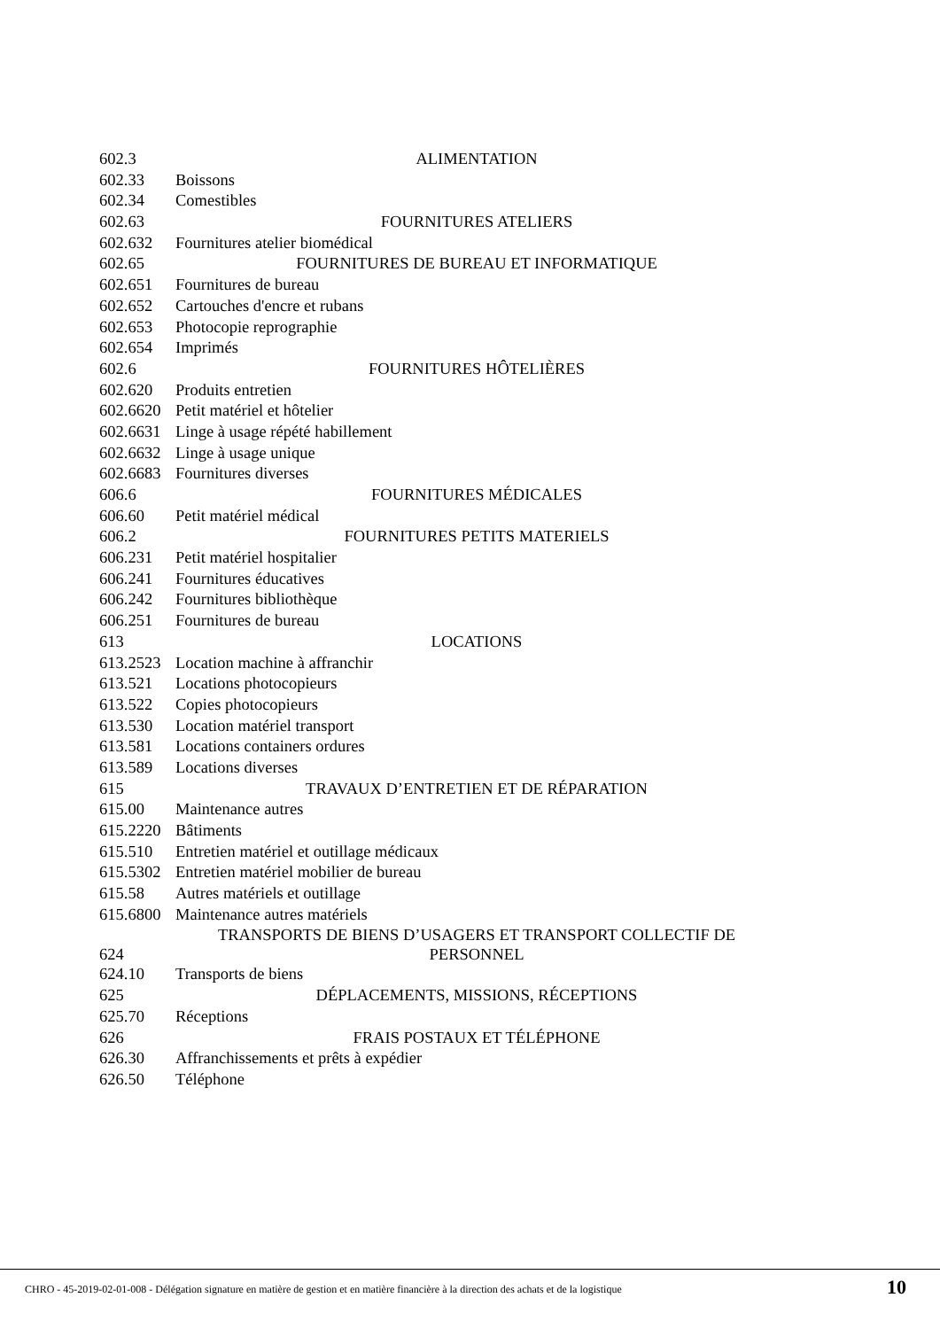| 602.3 | ALIMENTATION |
| 602.33 | Boissons |
| 602.34 | Comestibles |
| 602.63 | FOURNITURES ATELIERS |
| 602.632 | Fournitures atelier biomédical |
| 602.65 | FOURNITURES DE BUREAU ET INFORMATIQUE |
| 602.651 | Fournitures de bureau |
| 602.652 | Cartouches d'encre et rubans |
| 602.653 | Photocopie reprographie |
| 602.654 | Imprimés |
| 602.6 | FOURNITURES HÔTELIÈRES |
| 602.620 | Produits entretien |
| 602.6620 | Petit matériel et hôtelier |
| 602.6631 | Linge à usage répété habillement |
| 602.6632 | Linge à usage unique |
| 602.6683 | Fournitures diverses |
| 606.6 | FOURNITURES MÉDICALES |
| 606.60 | Petit matériel médical |
| 606.2 | FOURNITURES PETITS MATERIELS |
| 606.231 | Petit matériel hospitalier |
| 606.241 | Fournitures éducatives |
| 606.242 | Fournitures bibliothèque |
| 606.251 | Fournitures de bureau |
| 613 | LOCATIONS |
| 613.2523 | Location machine à affranchir |
| 613.521 | Locations photocopieurs |
| 613.522 | Copies photocopieurs |
| 613.530 | Location matériel transport |
| 613.581 | Locations containers ordures |
| 613.589 | Locations diverses |
| 615 | TRAVAUX D’ENTRETIEN ET DE RÉPARATION |
| 615.00 | Maintenance autres |
| 615.2220 | Bâtiments |
| 615.510 | Entretien matériel et outillage médicaux |
| 615.5302 | Entretien matériel mobilier de bureau |
| 615.58 | Autres matériels et outillage |
| 615.6800 | Maintenance autres matériels |
| 624 | TRANSPORTS DE BIENS D’USAGERS ET TRANSPORT COLLECTIF DE PERSONNEL |
| 624.10 | Transports de biens |
| 625 | DÉPLACEMENTS, MISSIONS, RÉCEPTIONS |
| 625.70 | Réceptions |
| 626 | FRAIS POSTAUX ET TÉLÉPHONE |
| 626.30 | Affranchissements et prêts à expédier |
| 626.50 | Téléphone |
CHRO - 45-2019-02-01-008 - Délégation signature en matière de gestion et en matière financière à la direction des achats et de la logistique
10